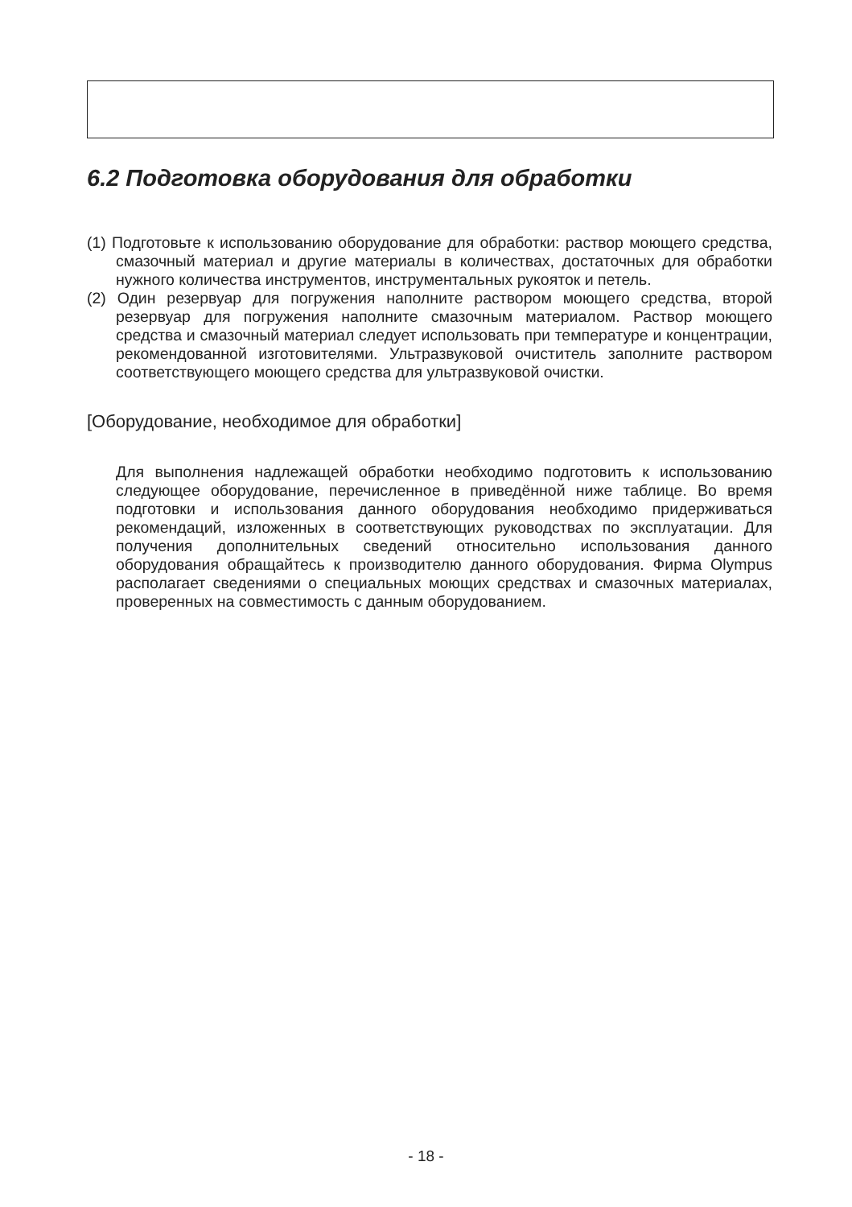6.2 Подготовка оборудования для обработки
(1) Подготовьте к использованию оборудование для обработки: раствор моющего средства, смазочный материал и другие материалы в количествах, достаточных для обработки нужного количества инструментов, инструментальных рукояток и петель.
(2) Один резервуар для погружения наполните раствором моющего средства, второй резервуар для погружения наполните смазочным материалом. Раствор моющего средства и смазочный материал следует использовать при температуре и концентрации, рекомендованной изготовителями. Ультразвуковой очиститель заполните раствором соответствующего моющего средства для ультразвуковой очистки.
[Оборудование, необходимое для обработки]
Для выполнения надлежащей обработки необходимо подготовить к использованию следующее оборудование, перечисленное в приведённой ниже таблице. Во время подготовки и использования данного оборудования необходимо придерживаться рекомендаций, изложенных в соответствующих руководствах по эксплуатации. Для получения дополнительных сведений относительно использования данного оборудования обращайтесь к производителю данного оборудования. Фирма Olympus располагает сведениями о специальных моющих средствах и смазочных материалах, проверенных на совместимость с данным оборудованием.
- 18 -